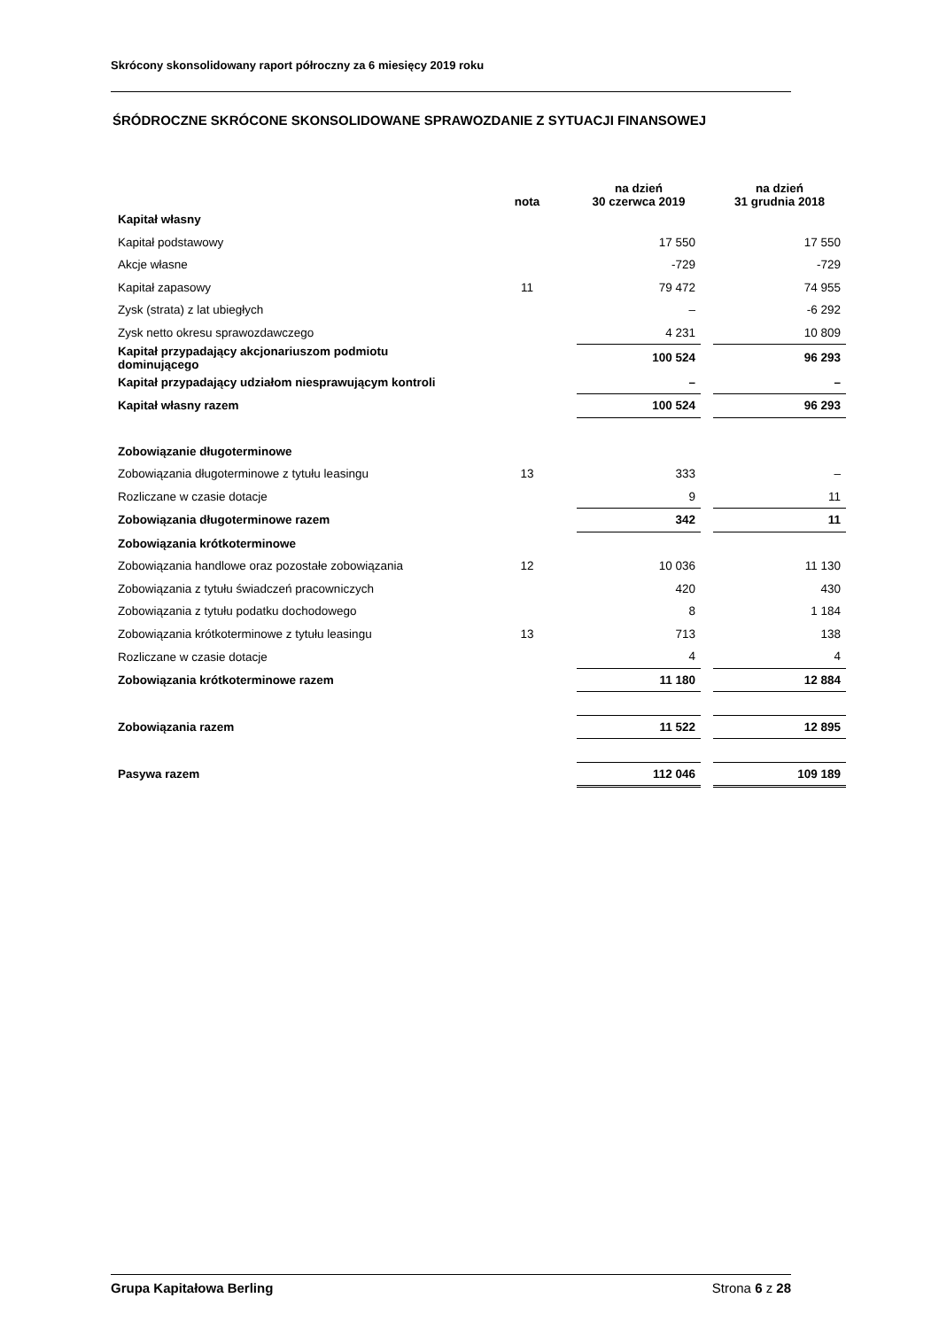Skrócony skonsolidowany raport półroczny za 6 miesięcy 2019 roku
ŚRÓDROCZNE SKRÓCONE SKONSOLIDOWANE SPRAWOZDANIE Z SYTUACJI FINANSOWEJ
| | nota | na dzień 30 czerwca 2019 | | na dzień 31 grudnia 2018 |
| --- | --- | --- | --- | --- |
| Kapitał własny | | | | |
| Kapitał podstawowy | | 17 550 | | 17 550 |
| Akcje własne | | -729 | | -729 |
| Kapitał zapasowy | 11 | 79 472 | | 74 955 |
| Zysk (strata) z lat ubiegłych | | – | | -6 292 |
| Zysk netto okresu sprawozdawczego | | 4 231 | | 10 809 |
| Kapitał przypadający akcjonariuszom podmiotu dominującego | | 100 524 | | 96 293 |
| Kapitał przypadający udziałom niesprawującym kontroli | | – | | – |
| Kapitał własny razem | | 100 524 | | 96 293 |
| Zobowiązanie długoterminowe | | | | |
| Zobowiązania długoterminowe z tytułu leasingu | 13 | 333 | | – |
| Rozliczane w czasie dotacje | | 9 | | 11 |
| Zobowiązania długoterminowe razem | | 342 | | 11 |
| Zobowiązania krótkoterminowe | | | | |
| Zobowiązania handlowe oraz pozostałe zobowiązania | 12 | 10 036 | | 11 130 |
| Zobowiązania z tytułu świadczeń pracowniczych | | 420 | | 430 |
| Zobowiązania z tytułu podatku dochodowego | | 8 | | 1 184 |
| Zobowiązania krótkoterminowe z tytułu leasingu | 13 | 713 | | 138 |
| Rozliczane w czasie dotacje | | 4 | | 4 |
| Zobowiązania krótkoterminowe razem | | 11 180 | | 12 884 |
| Zobowiązania razem | | 11 522 | | 12 895 |
| Pasywa razem | | 112 046 | | 109 189 |
Grupa Kapitałowa Berling Strona 6 z 28